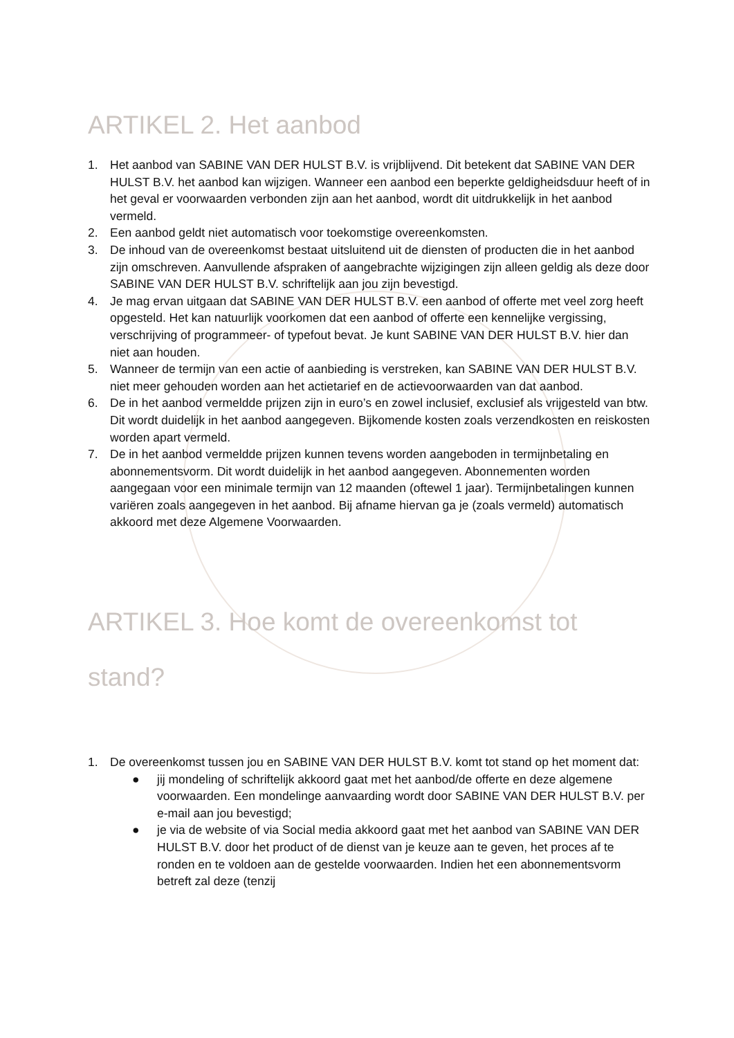ARTIKEL 2. Het aanbod
1. Het aanbod van SABINE VAN DER HULST B.V. is vrijblijvend. Dit betekent dat SABINE VAN DER HULST B.V. het aanbod kan wijzigen. Wanneer een aanbod een beperkte geldigheidsduur heeft of in het geval er voorwaarden verbonden zijn aan het aanbod, wordt dit uitdrukkelijk in het aanbod vermeld.
2. Een aanbod geldt niet automatisch voor toekomstige overeenkomsten.
3. De inhoud van de overeenkomst bestaat uitsluitend uit de diensten of producten die in het aanbod zijn omschreven. Aanvullende afspraken of aangebrachte wijzigingen zijn alleen geldig als deze door SABINE VAN DER HULST B.V. schriftelijk aan jou zijn bevestigd.
4. Je mag ervan uitgaan dat SABINE VAN DER HULST B.V. een aanbod of offerte met veel zorg heeft opgesteld. Het kan natuurlijk voorkomen dat een aanbod of offerte een kennelijke vergissing, verschrijving of programmeer- of typefout bevat. Je kunt SABINE VAN DER HULST B.V. hier dan niet aan houden.
5. Wanneer de termijn van een actie of aanbieding is verstreken, kan SABINE VAN DER HULST B.V. niet meer gehouden worden aan het actietarief en de actievoorwaarden van dat aanbod.
6. De in het aanbod vermeldde prijzen zijn in euro’s en zowel inclusief, exclusief als vrijgesteld van btw. Dit wordt duidelijk in het aanbod aangegeven. Bijkomende kosten zoals verzendkosten en reiskosten worden apart vermeld.
7. De in het aanbod vermeldde prijzen kunnen tevens worden aangeboden in termijnbetaling en abonnementsvorm. Dit wordt duidelijk in het aanbod aangegeven. Abonnementen worden aangegaan voor een minimale termijn van 12 maanden (oftewel 1 jaar). Termijnbetalingen kunnen variëren zoals aangegeven in het aanbod. Bij afname hiervan ga je (zoals vermeld) automatisch akkoord met deze Algemene Voorwaarden.
ARTIKEL 3. Hoe komt de overeenkomst tot stand?
1. De overeenkomst tussen jou en SABINE VAN DER HULST B.V. komt tot stand op het moment dat:
● jij mondeling of schriftelijk akkoord gaat met het aanbod/de offerte en deze algemene voorwaarden. Een mondelinge aanvaarding wordt door SABINE VAN DER HULST B.V. per e-mail aan jou bevestigd;
● je via de website of via Social media akkoord gaat met het aanbod van SABINE VAN DER HULST B.V. door het product of de dienst van je keuze aan te geven, het proces af te ronden en te voldoen aan de gestelde voorwaarden. Indien het een abonnementsvorm betreft zal deze (tenzij